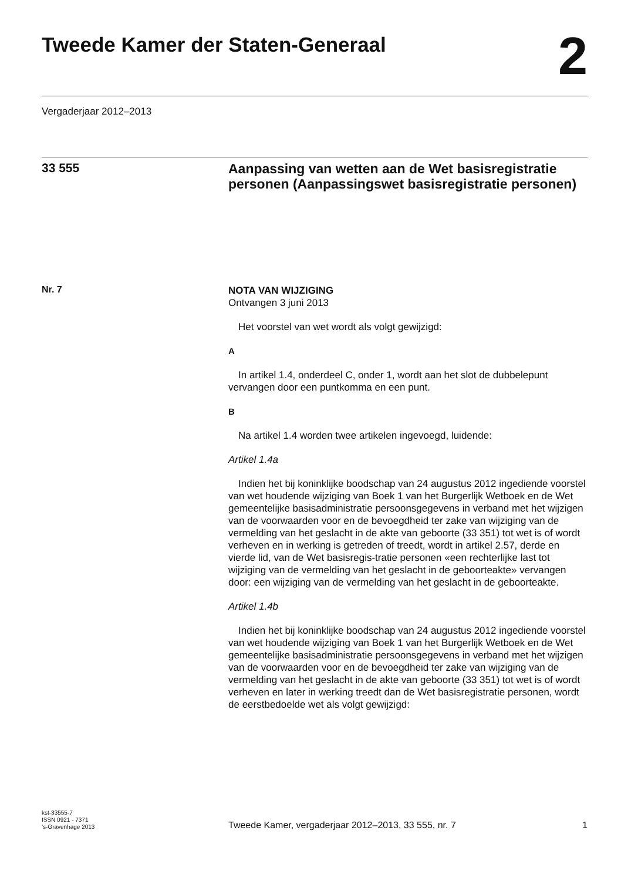Tweede Kamer der Staten-Generaal
2
Vergaderjaar 2012–2013
33 555
Aanpassing van wetten aan de Wet basisregistratie personen (Aanpassingswet basisregistratie personen)
Nr. 7
NOTA VAN WIJZIGING
Ontvangen 3 juni 2013
Het voorstel van wet wordt als volgt gewijzigd:
A
In artikel 1.4, onderdeel C, onder 1, wordt aan het slot de dubbelepunt vervangen door een puntkomma en een punt.
B
Na artikel 1.4 worden twee artikelen ingevoegd, luidende:
Artikel 1.4a
Indien het bij koninklijke boodschap van 24 augustus 2012 ingediende voorstel van wet houdende wijziging van Boek 1 van het Burgerlijk Wetboek en de Wet gemeentelijke basisadministratie persoonsgegevens in verband met het wijzigen van de voorwaarden voor en de bevoegdheid ter zake van wijziging van de vermelding van het geslacht in de akte van geboorte (33 351) tot wet is of wordt verheven en in werking is getreden of treedt, wordt in artikel 2.57, derde en vierde lid, van de Wet basisregis-tratie personen «een rechterlijke last tot wijziging van de vermelding van het geslacht in de geboorteakte» vervangen door: een wijziging van de vermelding van het geslacht in de geboorteakte.
Artikel 1.4b
Indien het bij koninklijke boodschap van 24 augustus 2012 ingediende voorstel van wet houdende wijziging van Boek 1 van het Burgerlijk Wetboek en de Wet gemeentelijke basisadministratie persoonsgegevens in verband met het wijzigen van de voorwaarden voor en de bevoegdheid ter zake van wijziging van de vermelding van het geslacht in de akte van geboorte (33 351) tot wet is of wordt verheven en later in werking treedt dan de Wet basisregistratie personen, wordt de eerstbedoelde wet als volgt gewijzigd:
kst-33555-7
ISSN 0921 - 7371
’s-Gravenhage 2013
Tweede Kamer, vergaderjaar 2012–2013, 33 555, nr. 7
1